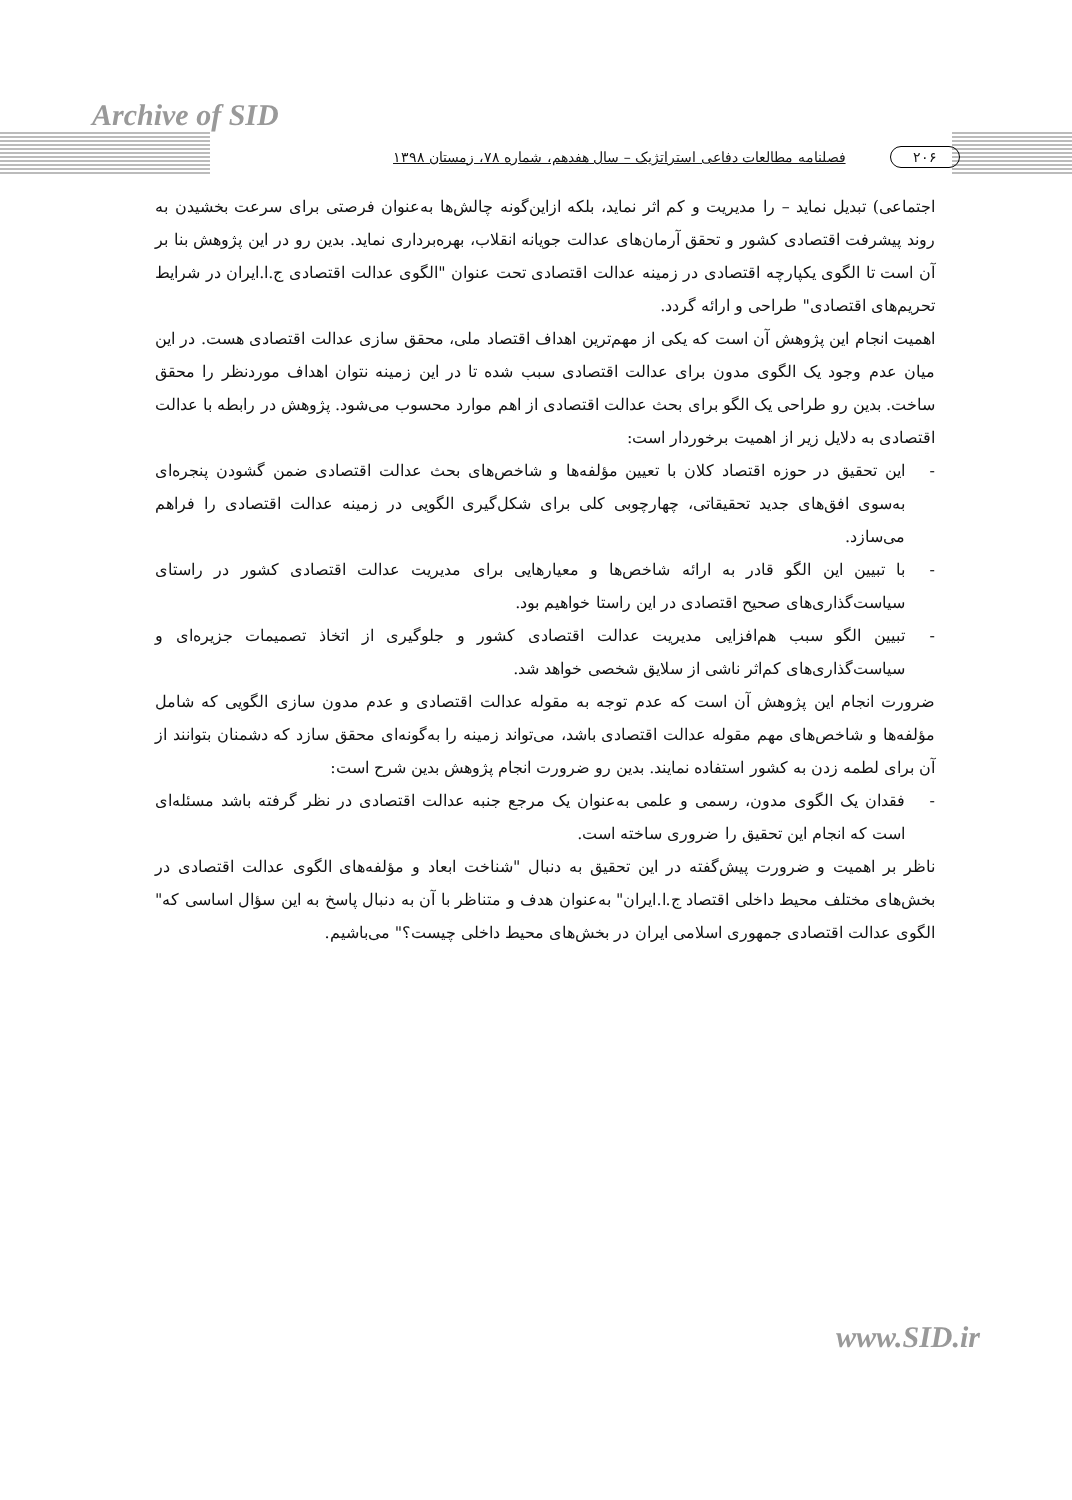Archive of SID
۲۰۶ فصلنامه مطالعات دفاعی استراتژیک – سال هفدهم، شماره ۷۸، زمستان ۱۳۹۸
اجتماعی) تبدیل نماید – را مدیریت و کم اثر نماید، بلکه ازاین‌گونه چالش‌ها به‌عنوان فرصتی برای سرعت بخشیدن به روند پیشرفت اقتصادی کشور و تحقق آرمان‌های عدالت جویانه انقلاب، بهره‌برداری نماید. بدین رو در این پژوهش بنا بر آن است تا الگوی یکپارچه اقتصادی در زمینه عدالت اقتصادی تحت عنوان "الگوی عدالت اقتصادی ج.ا.ایران در شرایط تحریم‌های اقتصادی" طراحی و ارائه گردد.
اهمیت انجام این پژوهش آن است که یکی از مهم‌ترین اهداف اقتصاد ملی، محقق سازی عدالت اقتصادی هست. در این میان عدم وجود یک الگوی مدون برای عدالت اقتصادی سبب شده تا در این زمینه نتوان اهداف موردنظر را محقق ساخت. بدین رو طراحی یک الگو برای بحث عدالت اقتصادی از اهم موارد محسوب می‌شود. پژوهش در رابطه با عدالت اقتصادی به دلایل زیر از اهمیت برخوردار است:
- این تحقیق در حوزه اقتصاد کلان با تعیین مؤلفه‌ها و شاخص‌های بحث عدالت اقتصادی ضمن گشودن پنجره‌ای به‌سوی افق‌های جدید تحقیقاتی، چهارچوبی کلی برای شکل‌گیری الگویی در زمینه عدالت اقتصادی را فراهم می‌سازد.
- با تبیین این الگو قادر به ارائه شاخص‌ها و معیارهایی برای مدیریت عدالت اقتصادی کشور در راستای سیاست‌گذاری‌های صحیح اقتصادی در این راستا خواهیم بود.
- تبیین الگو سبب هم‌افزایی مدیریت عدالت اقتصادی کشور و جلوگیری از اتخاذ تصمیمات جزیره‌ای و سیاست‌گذاری‌های کم‌اثر ناشی از سلایق شخصی خواهد شد.
ضرورت انجام این پژوهش آن است که عدم توجه به مقوله عدالت اقتصادی و عدم مدون سازی الگویی که شامل مؤلفه‌ها و شاخص‌های مهم مقوله عدالت اقتصادی باشد، می‌تواند زمینه را به‌گونه‌ای محقق سازد که دشمنان بتوانند از آن برای لطمه زدن به کشور استفاده نمایند. بدین رو ضرورت انجام پژوهش بدین شرح است:
- فقدان یک الگوی مدون، رسمی و علمی به‌عنوان یک مرجع جنبه عدالت اقتصادی در نظر گرفته باشد مسئله‌ای است که انجام این تحقیق را ضروری ساخته است.
ناظر بر اهمیت و ضرورت پیش‌گفته در این تحقیق به دنبال "شناخت ابعاد و مؤلفه‌های الگوی عدالت اقتصادی در بخش‌های مختلف محیط داخلی اقتصاد ج.ا.ایران" به‌عنوان هدف و متناظر با آن به دنبال پاسخ به این سؤال اساسی که" الگوی عدالت اقتصادی جمهوری اسلامی ایران در بخش‌های محیط داخلی چیست؟" می‌باشیم.
www.SID.ir